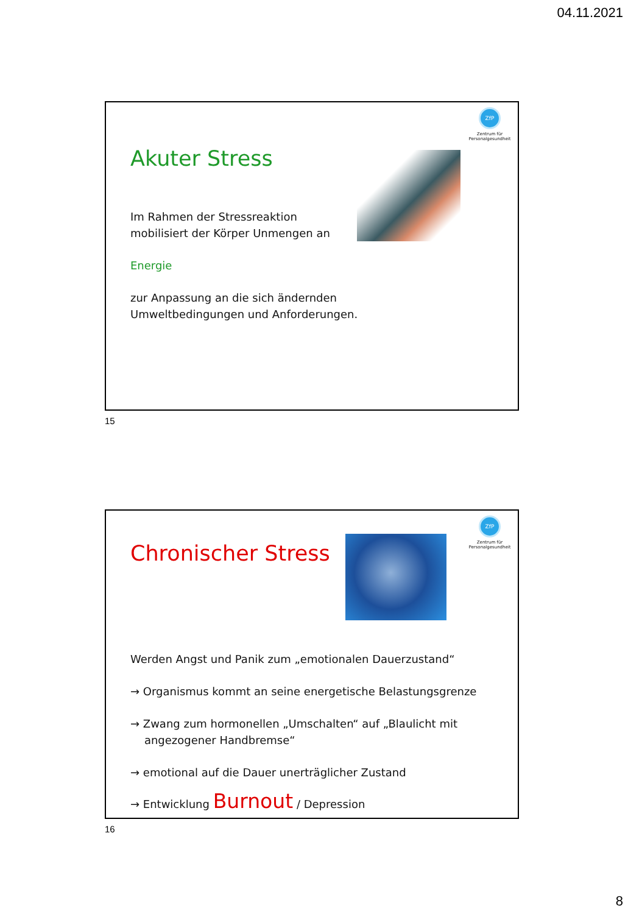04.11.2021
ZfP
Zentrum für Personalgesundheit
Akuter Stress
Im Rahmen der Stressreaktion
mobilisiert der Körper Unmengen an
Energie
zur Anpassung an die sich ändernden
Umweltbedingungen und Anforderungen.
15
ZfP
Zentrum für Personalgesundheit
Chronischer Stress
Werden Angst und Panik zum „emotionalen Dauerzustand“
→ Organismus kommt an seine energetische Belastungsgrenze
→ Zwang zum hormonellen „Umschalten“ auf „Blaulicht mit
angezogener Handbremse“
→ emotional auf die Dauer unerträglicher Zustand
→ Entwicklung Burnout / Depression
16
8